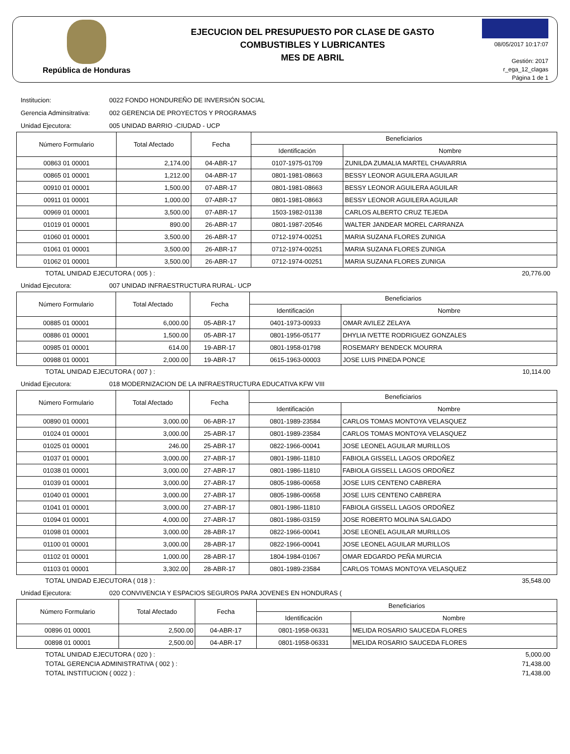República de Honduras
EJECUCION DEL PRESUPUESTO POR CLASE DE GASTO
COMBUSTIBLES Y LUBRICANTES
MES DE ABRIL
08/05/2017 10:17:07
Gestión: 2017
r_ega_12_clagas
Página 1 de 1
Institucion: 0022 FONDO HONDUREÑO DE INVERSIÓN SOCIAL
Gerencia Adminsitrativa: 002 GERENCIA DE PROYECTOS Y PROGRAMAS
Unidad Ejecutora: 005 UNIDAD BARRIO -CIUDAD - UCP
| Número Formulario | Total Afectado | Fecha | Beneficiarios | |
| --- | --- | --- | --- | --- |
| | | | Identificación | Nombre |
| 00863 01 00001 | 2,174.00 | 04-ABR-17 | 0107-1975-01709 | ZUNILDA ZUMALIA MARTEL CHAVARRIA |
| 00865 01 00001 | 1,212.00 | 04-ABR-17 | 0801-1981-08663 | BESSY LEONOR AGUILERA AGUILAR |
| 00910 01 00001 | 1,500.00 | 07-ABR-17 | 0801-1981-08663 | BESSY LEONOR AGUILERA AGUILAR |
| 00911 01 00001 | 1,000.00 | 07-ABR-17 | 0801-1981-08663 | BESSY LEONOR AGUILERA AGUILAR |
| 00969 01 00001 | 3,500.00 | 07-ABR-17 | 1503-1982-01138 | CARLOS ALBERTO CRUZ TEJEDA |
| 01019 01 00001 | 890.00 | 26-ABR-17 | 0801-1987-20546 | WALTER JANDEAR MOREL CARRANZA |
| 01060 01 00001 | 3,500.00 | 26-ABR-17 | 0712-1974-00251 | MARIA SUZANA FLORES ZUNIGA |
| 01061 01 00001 | 3,500.00 | 26-ABR-17 | 0712-1974-00251 | MARIA SUZANA FLORES ZUNIGA |
| 01062 01 00001 | 3,500.00 | 26-ABR-17 | 0712-1974-00251 | MARIA SUZANA FLORES ZUNIGA |
TOTAL UNIDAD EJECUTORA ( 005 ) : 20,776.00
Unidad Ejecutora: 007 UNIDAD INFRAESTRUCTURA RURAL- UCP
| Número Formulario | Total Afectado | Fecha | Beneficiarios | |
| --- | --- | --- | --- | --- |
| | | | Identificación | Nombre |
| 00885 01 00001 | 6,000.00 | 05-ABR-17 | 0401-1973-00933 | OMAR AVILEZ ZELAYA |
| 00886 01 00001 | 1,500.00 | 05-ABR-17 | 0801-1956-05177 | DHYLIA IVETTE RODRIGUEZ GONZALES |
| 00985 01 00001 | 614.00 | 19-ABR-17 | 0801-1958-01798 | ROSEMARY BENDECK MOURRA |
| 00988 01 00001 | 2,000.00 | 19-ABR-17 | 0615-1963-00003 | JOSE LUIS PINEDA PONCE |
TOTAL UNIDAD EJECUTORA ( 007 ) : 10,114.00
Unidad Ejecutora: 018 MODERNIZACION DE LA INFRAESTRUCTURA EDUCATIVA KFW VIII
| Número Formulario | Total Afectado | Fecha | Beneficiarios | |
| --- | --- | --- | --- | --- |
| | | | Identificación | Nombre |
| 00890 01 00001 | 3,000.00 | 06-ABR-17 | 0801-1989-23584 | CARLOS TOMAS MONTOYA VELASQUEZ |
| 01024 01 00001 | 3,000.00 | 25-ABR-17 | 0801-1989-23584 | CARLOS TOMAS MONTOYA VELASQUEZ |
| 01025 01 00001 | 246.00 | 25-ABR-17 | 0822-1966-00041 | JOSE LEONEL AGUILAR MURILLOS |
| 01037 01 00001 | 3,000.00 | 27-ABR-17 | 0801-1986-11810 | FABIOLA GISSELL LAGOS ORDOÑEZ |
| 01038 01 00001 | 3,000.00 | 27-ABR-17 | 0801-1986-11810 | FABIOLA GISSELL LAGOS ORDOÑEZ |
| 01039 01 00001 | 3,000.00 | 27-ABR-17 | 0805-1986-00658 | JOSE LUIS CENTENO CABRERA |
| 01040 01 00001 | 3,000.00 | 27-ABR-17 | 0805-1986-00658 | JOSE LUIS CENTENO CABRERA |
| 01041 01 00001 | 3,000.00 | 27-ABR-17 | 0801-1986-11810 | FABIOLA GISSELL LAGOS ORDOÑEZ |
| 01094 01 00001 | 4,000.00 | 27-ABR-17 | 0801-1986-03159 | JOSE ROBERTO MOLINA SALGADO |
| 01098 01 00001 | 3,000.00 | 28-ABR-17 | 0822-1966-00041 | JOSE LEONEL AGUILAR MURILLOS |
| 01100 01 00001 | 3,000.00 | 28-ABR-17 | 0822-1966-00041 | JOSE LEONEL AGUILAR MURILLOS |
| 01102 01 00001 | 1,000.00 | 28-ABR-17 | 1804-1984-01067 | OMAR EDGARDO PEÑA MURCIA |
| 01103 01 00001 | 3,302.00 | 28-ABR-17 | 0801-1989-23584 | CARLOS TOMAS MONTOYA VELASQUEZ |
TOTAL UNIDAD EJECUTORA ( 018 ) : 35,548.00
Unidad Ejecutora: 020 CONVIVENCIA Y ESPACIOS SEGUROS PARA JOVENES EN HONDURAS (
| Número Formulario | Total Afectado | Fecha | Beneficiarios | |
| --- | --- | --- | --- | --- |
| | | | Identificación | Nombre |
| 00896 01 00001 | 2,500.00 | 04-ABR-17 | 0801-1958-06331 | MELIDA ROSARIO SAUCEDA FLORES |
| 00898 01 00001 | 2,500.00 | 04-ABR-17 | 0801-1958-06331 | MELIDA ROSARIO SAUCEDA FLORES |
TOTAL UNIDAD EJECUTORA ( 020 ) : 5,000.00
TOTAL GERENCIA ADMINISTRATIVA ( 002 ) : 71,438.00
TOTAL INSTITUCION ( 0022 ) : 71,438.00